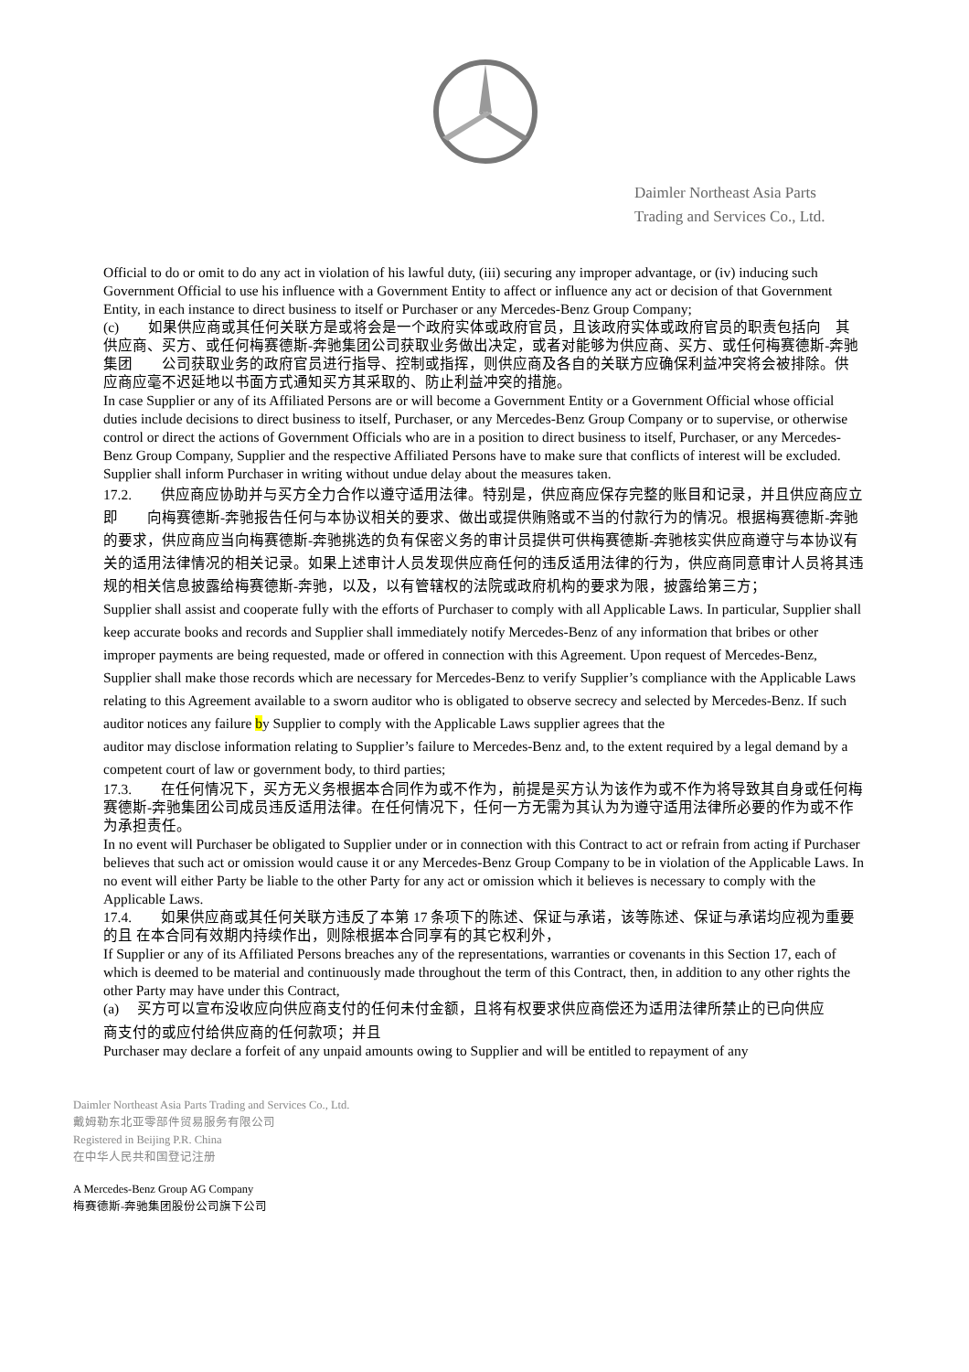Daimler Northeast Asia Parts
Trading and Services Co., Ltd.
Official to do or omit to do any act in violation of his lawful duty, (iii) securing any improper advantage, or (iv) inducing such Government Official to use his influence with a Government Entity to affect or influence any act or decision of that Government Entity, in each instance to direct business to itself or Purchaser or any Mercedes-Benz Group Company;
(c)　　如果供应商或其任何关联方是或将会是一个政府实体或政府官员，且该政府实体或政府官员的职责包括向　其　　供应商、买方、或任何梅赛德斯-奔驰集团公司获取业务做出决定，或者对能够为供应商、买方、或任何梅赛德斯-奔驰集团　　公司获取业务的政府官员进行指导、控制或指挥，则供应商及各自的关联方应确保利益冲突将会被排除。供 应商应毫不迟延地以书面方式通知买方其采取的、防止利益冲突的措施。
In case Supplier or any of its Affiliated Persons are or will become a Government Entity or a Government Official whose official duties include decisions to direct business to itself, Purchaser, or any Mercedes-Benz Group Company or to supervise, or otherwise control or direct the actions of Government Officials who are in a position to direct business to itself, Purchaser, or any Mercedes-Benz Group Company, Supplier and the respective Affiliated Persons have to make sure that conflicts of interest will be excluded. Supplier shall inform Purchaser in writing without undue delay about the measures taken.
17.2.　　供应商应协助并与买方全力合作以遵守适用法律。特别是，供应商应保存完整的账目和记录，并且供应商应立即　　向梅赛德斯-奔驰报告任何与本协议相关的要求、做出或提供贿赂或不当的付款行为的情况。根据梅赛德斯-奔驰的要求，供应商应当向梅赛德斯-奔驰挑选的负有保密义务的审计员提供可供梅赛德斯-奔驰核实供应商遵守与本协议有关的适用法律情况的相关记录。如果上述审计人员发现供应商任何的违反适用法律的行为，供应商同意审计人员将其违规的相关信息披露给梅赛德斯-奔驰，以及，以有管辖权的法院或政府机构的要求为限，披露给第三方；
Supplier shall assist and cooperate fully with the efforts of Purchaser to comply with all Applicable Laws. In particular, Supplier shall keep accurate books and records and Supplier shall immediately notify Mercedes-Benz of any information that bribes or other improper payments are being requested, made or offered in connection with this Agreement. Upon request of Mercedes-Benz, Supplier shall make those records which are necessary for Mercedes-Benz to verify Supplier’s compliance with the Applicable Laws relating to this Agreement available to a sworn auditor who is obligated to observe secrecy and selected by Mercedes-Benz. If such auditor notices any failure by Supplier to comply with the Applicable Laws supplier agrees that the
auditor may disclose information relating to Supplier’s failure to Mercedes-Benz and, to the extent required by a legal demand by a competent court of law or government body, to third parties;
17.3.　　在任何情况下，买方无义务根据本合同作为或不作为，前提是买方认为该作为或不作为将导致其自身或任何梅赛德斯-奔驰集团公司成员违反适用法律。在任何情况下，任何一方无需为其认为为遵守适用法律所必要的作为或不作为承担责任。
In no event will Purchaser be obligated to Supplier under or in connection with this Contract to act or refrain from acting if Purchaser believes that such act or omission would cause it or any Mercedes-Benz Group Company to be in violation of the Applicable Laws. In no event will either Party be liable to the other Party for any act or omission which it believes is necessary to comply with the Applicable Laws.
17.4.　　如果供应商或其任何关联方违反了本第 17 条项下的陈述、保证与承诺，该等陈述、保证与承诺均应视为重要的且 在本合同有效期内持续作出，则除根据本合同享有的其它权利外，
If Supplier or any of its Affiliated Persons breaches any of the representations, warranties or covenants in this Section 17, each of which is deemed to be material and continuously made throughout the term of this Contract, then, in addition to any other rights the other Party may have under this Contract,
(a)　 买方可以宣布没收应向供应商支付的任何未付金额，且将有权要求供应商偿还为适用法律所禁止的已向供应
商支付的或应付给供应商的任何款项；并且
Purchaser may declare a forfeit of any unpaid amounts owing to Supplier and will be entitled to repayment of any
Daimler Northeast Asia Parts Trading and Services Co., Ltd.
戴姆勒东北亚零部件贸易服务有限公司
Registered in Beijing P.R. China
在中华人民共和国登记注册
A Mercedes-Benz Group AG Company
梅赛德斯-奔驰集团股份公司旗下公司